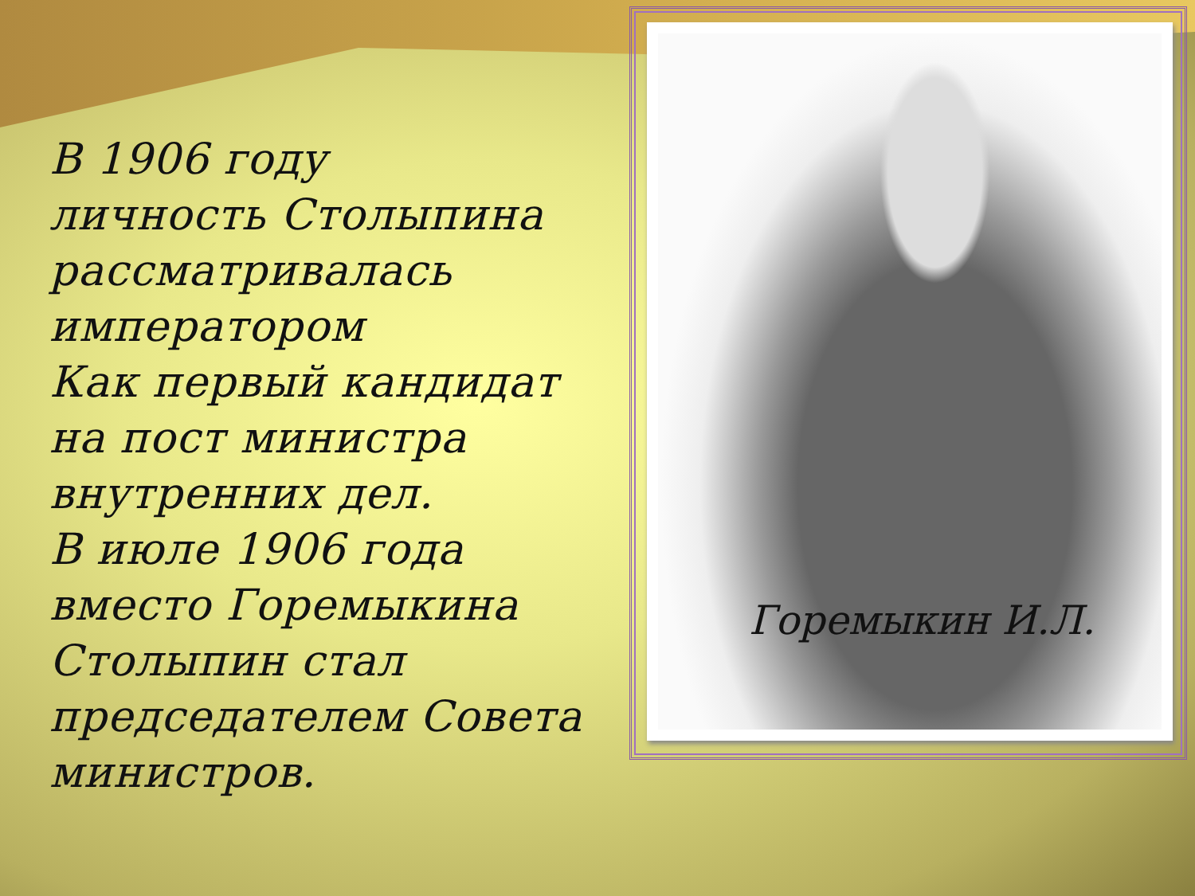В 1906 году
личность Столыпина
рассматривалась
императором
Как первый кандидат
на пост министра
внутренних дел.
В июле 1906 года
вместо Горемыкина
Столыпин стал
председателем Совета
министров.
Горемыкин И.Л.